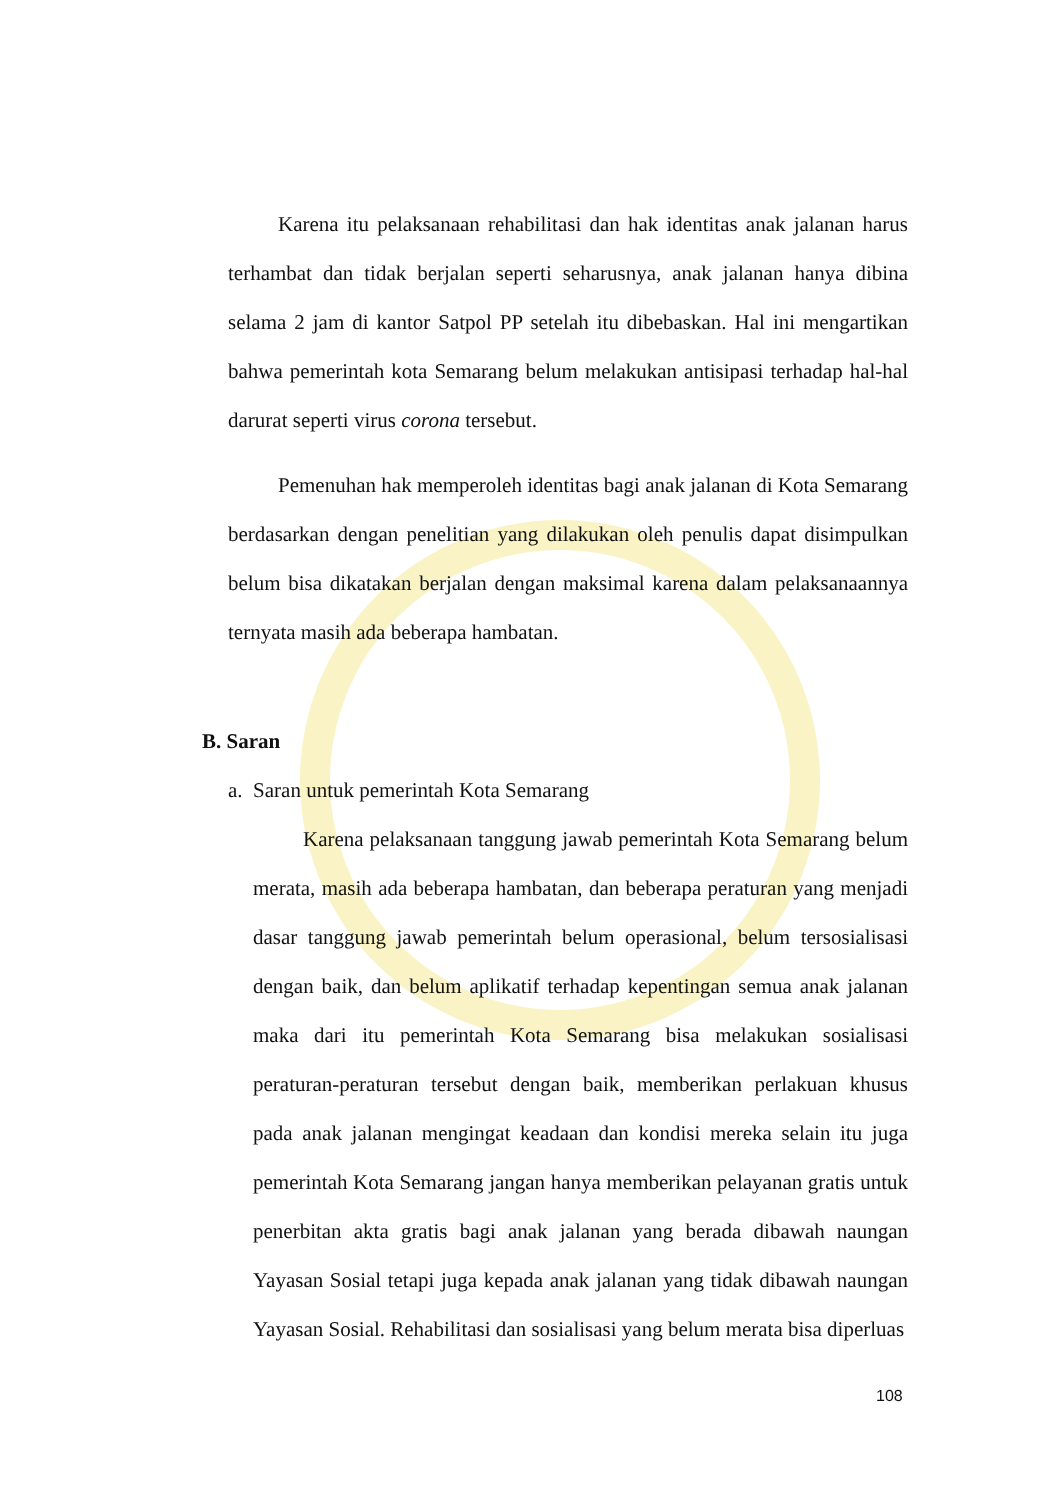Karena itu pelaksanaan rehabilitasi dan hak identitas anak jalanan harus terhambat dan tidak berjalan seperti seharusnya, anak jalanan hanya dibina selama 2 jam di kantor Satpol PP setelah itu dibebaskan. Hal ini mengartikan bahwa pemerintah kota Semarang belum melakukan antisipasi terhadap hal-hal darurat seperti virus corona tersebut.
Pemenuhan hak memperoleh identitas bagi anak jalanan di Kota Semarang berdasarkan dengan penelitian yang dilakukan oleh penulis dapat disimpulkan belum bisa dikatakan berjalan dengan maksimal karena dalam pelaksanaannya ternyata masih ada beberapa hambatan.
B. Saran
a. Saran untuk pemerintah Kota Semarang
Karena pelaksanaan tanggung jawab pemerintah Kota Semarang belum merata, masih ada beberapa hambatan, dan beberapa peraturan yang menjadi dasar tanggung jawab pemerintah belum operasional, belum tersosialisasi dengan baik, dan belum aplikatif terhadap kepentingan semua anak jalanan maka dari itu pemerintah Kota Semarang bisa melakukan sosialisasi peraturan-peraturan tersebut dengan baik, memberikan perlakuan khusus pada anak jalanan mengingat keadaan dan kondisi mereka selain itu juga pemerintah Kota Semarang jangan hanya memberikan pelayanan gratis untuk penerbitan akta gratis bagi anak jalanan yang berada dibawah naungan Yayasan Sosial tetapi juga kepada anak jalanan yang tidak dibawah naungan Yayasan Sosial. Rehabilitasi dan sosialisasi yang belum merata bisa diperluas
108